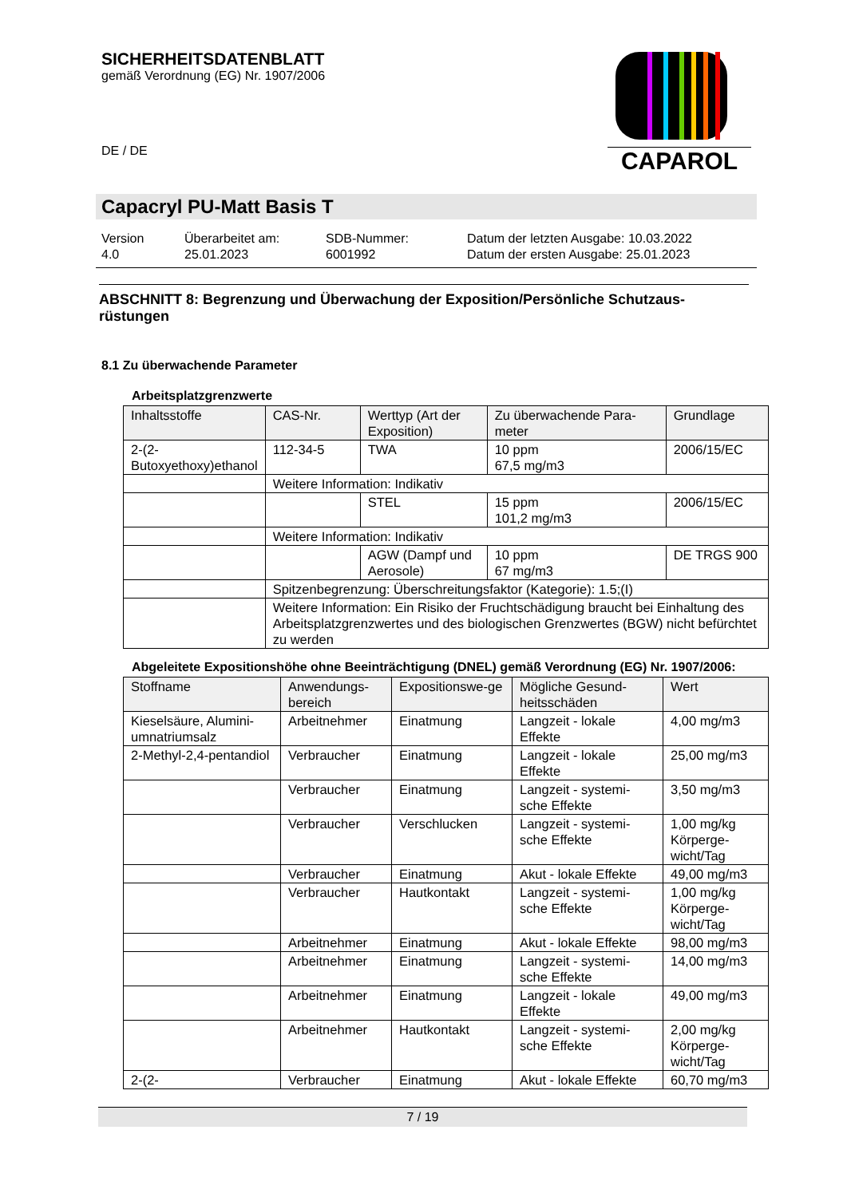SICHERHEITSDATENBLATT
gemäß Verordnung (EG) Nr. 1907/2006
DE / DE
CAPAROL
Capacryl PU-Matt Basis T
Version
4.0
Überarbeitet am:
25.01.2023
SDB-Nummer:
6001992
Datum der letzten Ausgabe: 10.03.2022
Datum der ersten Ausgabe: 25.01.2023
ABSCHNITT 8: Begrenzung und Überwachung der Exposition/Persönliche Schutzaus-rüstungen
8.1 Zu überwachende Parameter
Arbeitsplatzgrenzwerte
| Inhaltsstoffe | CAS-Nr. | Werttyp (Art der Exposition) | Zu überwachende Para-meter | Grundlage |
| --- | --- | --- | --- | --- |
| 2-(2-Butoxyethoxy)ethanol | 112-34-5 | TWA | 10 ppm 67,5 mg/m3 | 2006/15/EC |
| | Weitere Information: Indikativ | | | |
| | | STEL | 15 ppm 101,2 mg/m3 | 2006/15/EC |
| | Weitere Information: Indikativ | | | |
| | | AGW (Dampf und Aerosole) | 10 ppm 67 mg/m3 | DE TRGS 900 |
| | Spitzenbegrenzung: Überschreitungsfaktor (Kategorie): 1.5;(I) | | | |
| | Weitere Information: Ein Risiko der Fruchtschädigung braucht bei Einhaltung des Arbeitsplatzgrenzwertes und des biologischen Grenzwertes (BGW) nicht befürchtet zu werden | | | |
Abgeleitete Expositionshöhe ohne Beeinträchtigung (DNEL) gemäß Verordnung (EG) Nr. 1907/2006:
| Stoffname | Anwendungs-bereich | Expositionswe-ge | Mögliche Gesund-heitsschäden | Wert |
| --- | --- | --- | --- | --- |
| Kieselsäure, Alumini-umnatriumsalz | Arbeitnehmer | Einatmung | Langzeit - lokale Effekte | 4,00 mg/m3 |
| 2-Methyl-2,4-pentandiol | Verbraucher | Einatmung | Langzeit - lokale Effekte | 25,00 mg/m3 |
| | Verbraucher | Einatmung | Langzeit - systemi-sche Effekte | 3,50 mg/m3 |
| | Verbraucher | Verschlucken | Langzeit - systemi-sche Effekte | 1,00 mg/kg Körperge-wicht/Tag |
| | Verbraucher | Einatmung | Akut - lokale Effekte | 49,00 mg/m3 |
| | Verbraucher | Hautkontakt | Langzeit - systemi-sche Effekte | 1,00 mg/kg Körperge-wicht/Tag |
| | Arbeitnehmer | Einatmung | Akut - lokale Effekte | 98,00 mg/m3 |
| | Arbeitnehmer | Einatmung | Langzeit - systemi-sche Effekte | 14,00 mg/m3 |
| | Arbeitnehmer | Einatmung | Langzeit - lokale Effekte | 49,00 mg/m3 |
| | Arbeitnehmer | Hautkontakt | Langzeit - systemi-sche Effekte | 2,00 mg/kg Körperge-wicht/Tag |
| 2-(2- | Verbraucher | Einatmung | Akut - lokale Effekte | 60,70 mg/m3 |
7 / 19